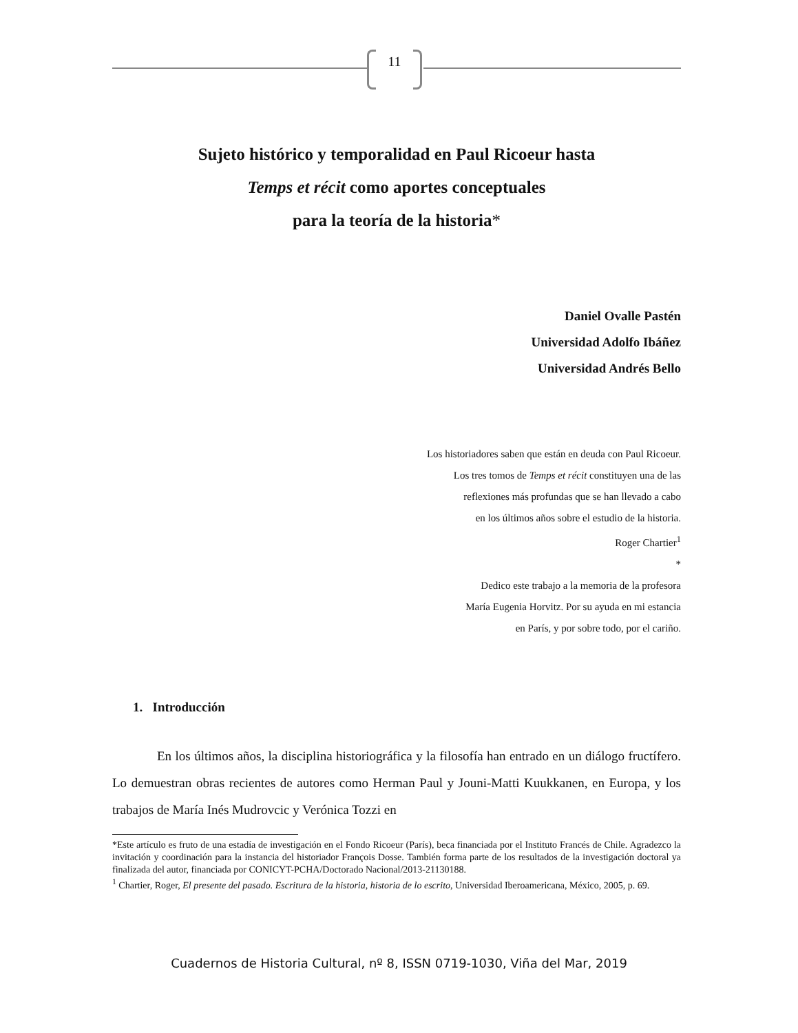11
Sujeto histórico y temporalidad en Paul Ricoeur hasta
Temps et récit como aportes conceptuales
para la teoría de la historia*
Daniel Ovalle Pastén
Universidad Adolfo Ibáñez
Universidad Andrés Bello
Los historiadores saben que están en deuda con Paul Ricoeur.
Los tres tomos de Temps et récit constituyen una de las
reflexiones más profundas que se han llevado a cabo
en los últimos años sobre el estudio de la historia.
Roger Chartier<sup>1</sup>
*
Dedico este trabajo a la memoria de la profesora
María Eugenia Horvitz. Por su ayuda en mi estancia
en París, y por sobre todo, por el cariño.
1. Introducción
En los últimos años, la disciplina historiográfica y la filosofía han entrado en un diálogo fructífero. Lo demuestran obras recientes de autores como Herman Paul y Jouni-Matti Kuukkanen, en Europa, y los trabajos de María Inés Mudrovcic y Verónica Tozzi en
*Este artículo es fruto de una estadía de investigación en el Fondo Ricoeur (París), beca financiada por el Instituto Francés de Chile. Agradezco la invitación y coordinación para la instancia del historiador François Dosse. También forma parte de los resultados de la investigación doctoral ya finalizada del autor, financiada por CONICYT-PCHA/Doctorado Nacional/2013-21130188.
<sup>1</sup> Chartier, Roger, El presente del pasado. Escritura de la historia, historia de lo escrito, Universidad Iberoamericana, México, 2005, p. 69.
Cuadernos de Historia Cultural, nº 8, ISSN 0719-1030, Viña del Mar, 2019